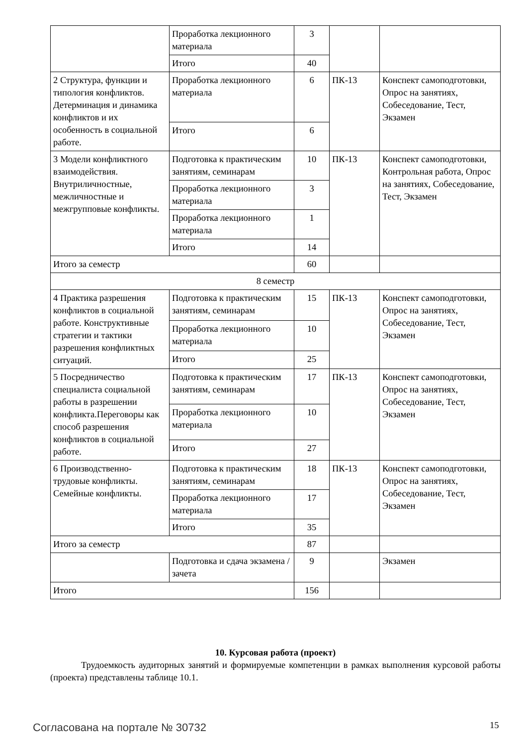| | Проработка лекционного материала | 3 | | |
| | Итого | 40 | | |
| 2 Структура, функции и типология конфликтов. Детерминация и динамика конфликтов и их особенность в социальной работе. | Проработка лекционного материала | 6 | ПК-13 | Конспект самоподготовки, Опрос на занятиях, Собеседование, Тест, Экзамен |
| | Итого | 6 | | |
| 3 Модели конфликтного взаимодействия. Внутриличностные, межличностные и межгрупповые конфликты. | Подготовка к практическим занятиям, семинарам | 10 | ПК-13 | Конспект самоподготовки, Контрольная работа, Опрос на занятиях, Собеседование, Тест, Экзамен |
| | Проработка лекционного материала | 3 | | |
| | Проработка лекционного материала | 1 | | |
| | Итого | 14 | | |
| Итого за семестр | | 60 | | |
| 8 семестр | | | | |
| 4 Практика разрешения конфликтов в социальной работе. Конструктивные стратегии и тактики разрешения конфликтных ситуаций. | Подготовка к практическим занятиям, семинарам | 15 | ПК-13 | Конспект самоподготовки, Опрос на занятиях, Собеседование, Тест, Экзамен |
| | Проработка лекционного материала | 10 | | |
| | Итого | 25 | | |
| 5 Посредничество специалиста социальной работы в разрешении конфликта.Переговоры как способ разрешения конфликтов в социальной работе. | Подготовка к практическим занятиям, семинарам | 17 | ПК-13 | Конспект самоподготовки, Опрос на занятиях, Собеседование, Тест, Экзамен |
| | Проработка лекционного материала | 10 | | |
| | Итого | 27 | | |
| 6 Производственно-трудовые конфликты. Семейные конфликты. | Подготовка к практическим занятиям, семинарам | 18 | ПК-13 | Конспект самоподготовки, Опрос на занятиях, Собеседование, Тест, Экзамен |
| | Проработка лекционного материала | 17 | | |
| | Итого | 35 | | |
| Итого за семестр | | 87 | | |
| | Подготовка и сдача экзамена / зачета | 9 | | Экзамен |
| Итого | | 156 | | |
10. Курсовая работа (проект)
Трудоемкость аудиторных занятий и формируемые компетенции в рамках выполнения курсовой работы (проекта) представлены таблице 10.1.
Согласована на портале № 30732 15